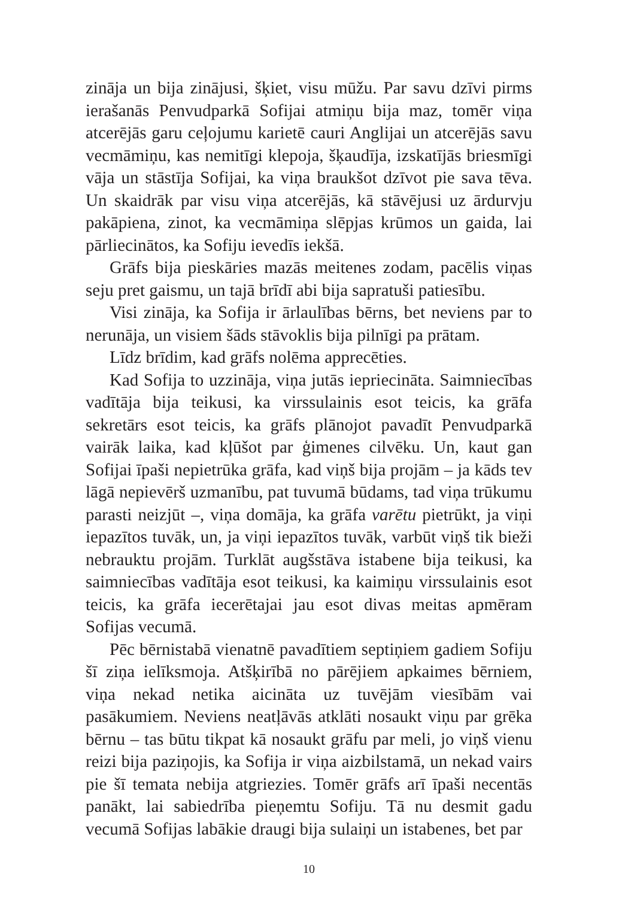zināja un bija zinājusi, šķiet, visu mūžu. Par savu dzīvi pirms ierašanās Penvudparkā Sofijai atmiņu bija maz, tomēr viņa atcerējās garu ceļojumu karietē cauri Anglijai un atcerējās savu vecmāmiņu, kas nemitīgi klepoja, šķaudīja, izskatījās briesmīgi vāja un stāstīja Sofijai, ka viņa braukšot dzīvot pie sava tēva. Un skaidrāk par visu viņa atcerējās, kā stāvējusi uz ārdurvju pakāpiena, zinot, ka vecmāmiņa slēpjas krūmos un gaida, lai pārliecinātos, ka Sofiju ievedīs iekšā.
Grāfs bija pieskāries mazās meitenes zodam, pacēlis viņas seju pret gaismu, un tajā brīdī abi bija sapratuši patiesību.
Visi zināja, ka Sofija ir ārlaulības bērns, bet neviens par to nerunāja, un visiem šāds stāvoklis bija pilnīgi pa prātam.
Līdz brīdim, kad grāfs nolēma apprecēties.
Kad Sofija to uzzināja, viņa jutās iepriecināta. Saimniecības vadītāja bija teikusi, ka virssulainis esot teicis, ka grāfa sekretārs esot teicis, ka grāfs plānojot pavadīt Penvudparkā vairāk laika, kad kļūšot par ģimenes cilvēku. Un, kaut gan Sofijai īpaši nepietrūka grāfa, kad viņš bija projām – ja kāds tev lāgā nepievērš uzmanību, pat tuvumā būdams, tad viņa trūkumu parasti neizjūt –, viņa domāja, ka grāfa varētu pietrūkt, ja viņi iepazītos tuvāk, un, ja viņi iepazītos tuvāk, varbūt viņš tik bieži nebrauktu projām. Turklāt augšstāva istabene bija teikusi, ka saimniecības vadītāja esot teikusi, ka kaimiņu virssulainis esot teicis, ka grāfa iecerētajai jau esot divas meitas apmēram Sofijas vecumā.
Pēc bērnistabā vienatnē pavadītiem septiņiem gadiem Sofiju šī ziņa ielīksmoja. Atšķirībā no pārējiem apkaimes bērniem, viņa nekad netika aicināta uz tuvējām viesībām vai pasākumiem. Neviens neatļāvās atklāti nosaukt viņu par grēka bērnu – tas būtu tikpat kā nosaukt grāfu par meli, jo viņš vienu reizi bija paziņojis, ka Sofija ir viņa aizbilstamā, un nekad vairs pie šī temata nebija atgriezies. Tomēr grāfs arī īpaši necentās panākt, lai sabiedrība pieņemtu Sofiju. Tā nu desmit gadu vecumā Sofijas labākie draugi bija sulaiņi un istabenes, bet par
10